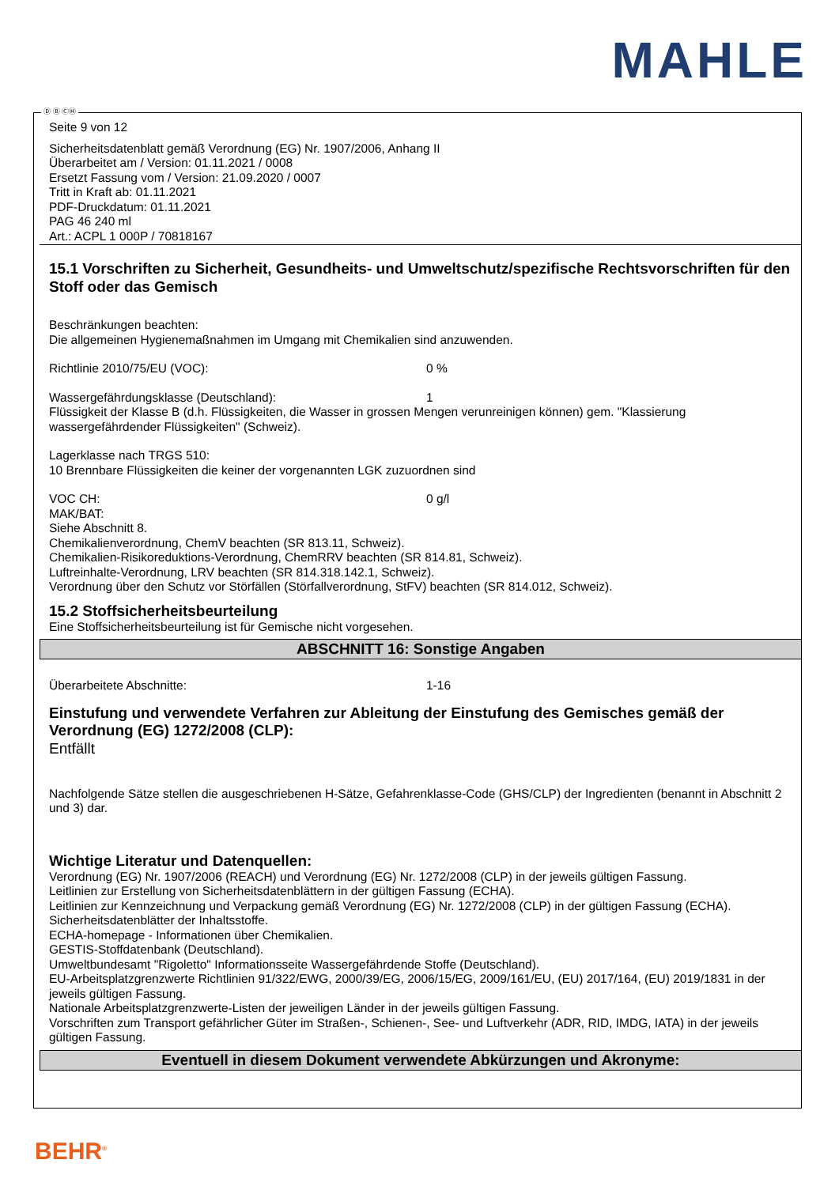MAHLE
Ⓓ Ⓑ ⒸⒽ
Seite 9 von 12
Sicherheitsdatenblatt gemäß Verordnung (EG) Nr. 1907/2006, Anhang II
Überarbeitet am / Version: 01.11.2021 / 0008
Ersetzt Fassung vom / Version: 21.09.2020 / 0007
Tritt in Kraft ab: 01.11.2021
PDF-Druckdatum: 01.11.2021
PAG 46 240 ml
Art.: ACPL 1 000P / 70818167
15.1 Vorschriften zu Sicherheit, Gesundheits- und Umweltschutz/spezifische Rechtsvorschriften für den Stoff oder das Gemisch
Beschränkungen beachten:
Die allgemeinen Hygienemaßnahmen im Umgang mit Chemikalien sind anzuwenden.
Richtlinie 2010/75/EU (VOC): 0 %
Wassergefährdungsklasse (Deutschland): 1
Flüssigkeit der Klasse B (d.h. Flüssigkeiten, die Wasser in grossen Mengen verunreinigen können) gem. "Klassierung wassergefährdender Flüssigkeiten" (Schweiz).
Lagerklasse nach TRGS 510:
10 Brennbare Flüssigkeiten die keiner der vorgenannten LGK zuzuordnen sind
VOC CH: 0 g/l
MAK/BAT:
Siehe Abschnitt 8.
Chemikalienverordnung, ChemV beachten (SR 813.11, Schweiz).
Chemikalien-Risikoreduktions-Verordnung, ChemRRV beachten (SR 814.81, Schweiz).
Luftreinhalte-Verordnung, LRV beachten (SR 814.318.142.1, Schweiz).
Verordnung über den Schutz vor Störfällen (Störfallverordnung, StFV) beachten (SR 814.012, Schweiz).
15.2 Stoffsicherheitsbeurteilung
Eine Stoffsicherheitsbeurteilung ist für Gemische nicht vorgesehen.
ABSCHNITT 16: Sonstige Angaben
Überarbeitete Abschnitte: 1-16
Einstufung und verwendete Verfahren zur Ableitung der Einstufung des Gemisches gemäß der Verordnung (EG) 1272/2008 (CLP):
Entfällt
Nachfolgende Sätze stellen die ausgeschriebenen H-Sätze, Gefahrenklasse-Code (GHS/CLP) der Ingredienten (benannt in Abschnitt 2 und 3) dar.
Wichtige Literatur und Datenquellen:
Verordnung (EG) Nr. 1907/2006 (REACH) und Verordnung (EG) Nr. 1272/2008 (CLP) in der jeweils gültigen Fassung.
Leitlinien zur Erstellung von Sicherheitsdatenblättern in der gültigen Fassung (ECHA).
Leitlinien zur Kennzeichnung und Verpackung gemäß Verordnung (EG) Nr. 1272/2008 (CLP) in der gültigen Fassung (ECHA).
Sicherheitsdatenblätter der Inhaltsstoffe.
ECHA-homepage - Informationen über Chemikalien.
GESTIS-Stoffdatenbank (Deutschland).
Umweltbundesamt "Rigoletto" Informationsseite Wassergefährdende Stoffe (Deutschland).
EU-Arbeitsplatzgrenzwerte Richtlinien 91/322/EWG, 2000/39/EG, 2006/15/EG, 2009/161/EU, (EU) 2017/164, (EU) 2019/1831 in der jeweils gültigen Fassung.
Nationale Arbeitsplatzgrenzwerte-Listen der jeweiligen Länder in der jeweils gültigen Fassung.
Vorschriften zum Transport gefährlicher Güter im Straßen-, Schienen-, See- und Luftverkehr (ADR, RID, IMDG, IATA) in der jeweils gültigen Fassung.
Eventuell in diesem Dokument verwendete Abkürzungen und Akronyme:
BEHR<sup>®</sup>